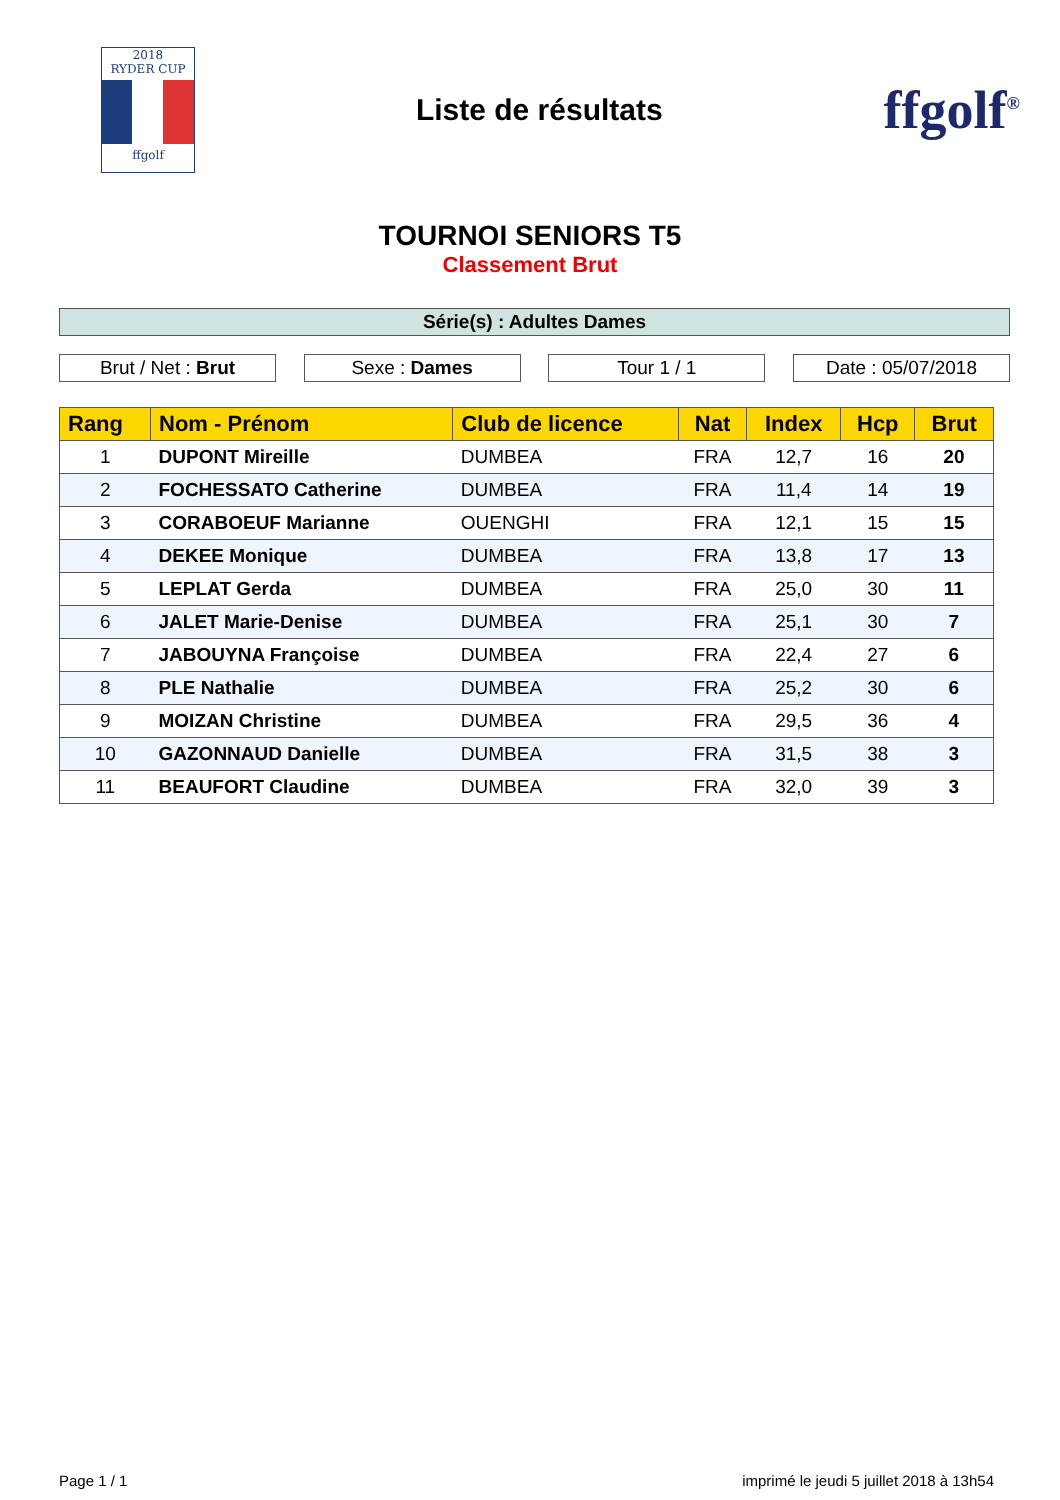2018
RYDER CUP
ffgolf
Liste de résultats
ffgolf<sup>®</sup>
TOURNOI SENIORS T5
Classement Brut
Série(s) : Adultes Dames
Brut / Net : Brut Sexe : Dames Tour 1 / 1 Date : 05/07/2018
| Rang | Nom - Prénom | Club de licence | Nat | Index | Hcp | Brut |
| --- | --- | --- | --- | --- | --- | --- |
| 1 | DUPONT Mireille | DUMBEA | FRA | 12,7 | 16 | 20 |
| 2 | FOCHESSATO Catherine | DUMBEA | FRA | 11,4 | 14 | 19 |
| 3 | CORABOEUF Marianne | OUENGHI | FRA | 12,1 | 15 | 15 |
| 4 | DEKEE Monique | DUMBEA | FRA | 13,8 | 17 | 13 |
| 5 | LEPLAT Gerda | DUMBEA | FRA | 25,0 | 30 | 11 |
| 6 | JALET Marie-Denise | DUMBEA | FRA | 25,1 | 30 | 7 |
| 7 | JABOUYNA Françoise | DUMBEA | FRA | 22,4 | 27 | 6 |
| 8 | PLE Nathalie | DUMBEA | FRA | 25,2 | 30 | 6 |
| 9 | MOIZAN Christine | DUMBEA | FRA | 29,5 | 36 | 4 |
| 10 | GAZONNAUD Danielle | DUMBEA | FRA | 31,5 | 38 | 3 |
| 11 | BEAUFORT Claudine | DUMBEA | FRA | 32,0 | 39 | 3 |
Page 1 / 1 imprimé le jeudi 5 juillet 2018 à 13h54